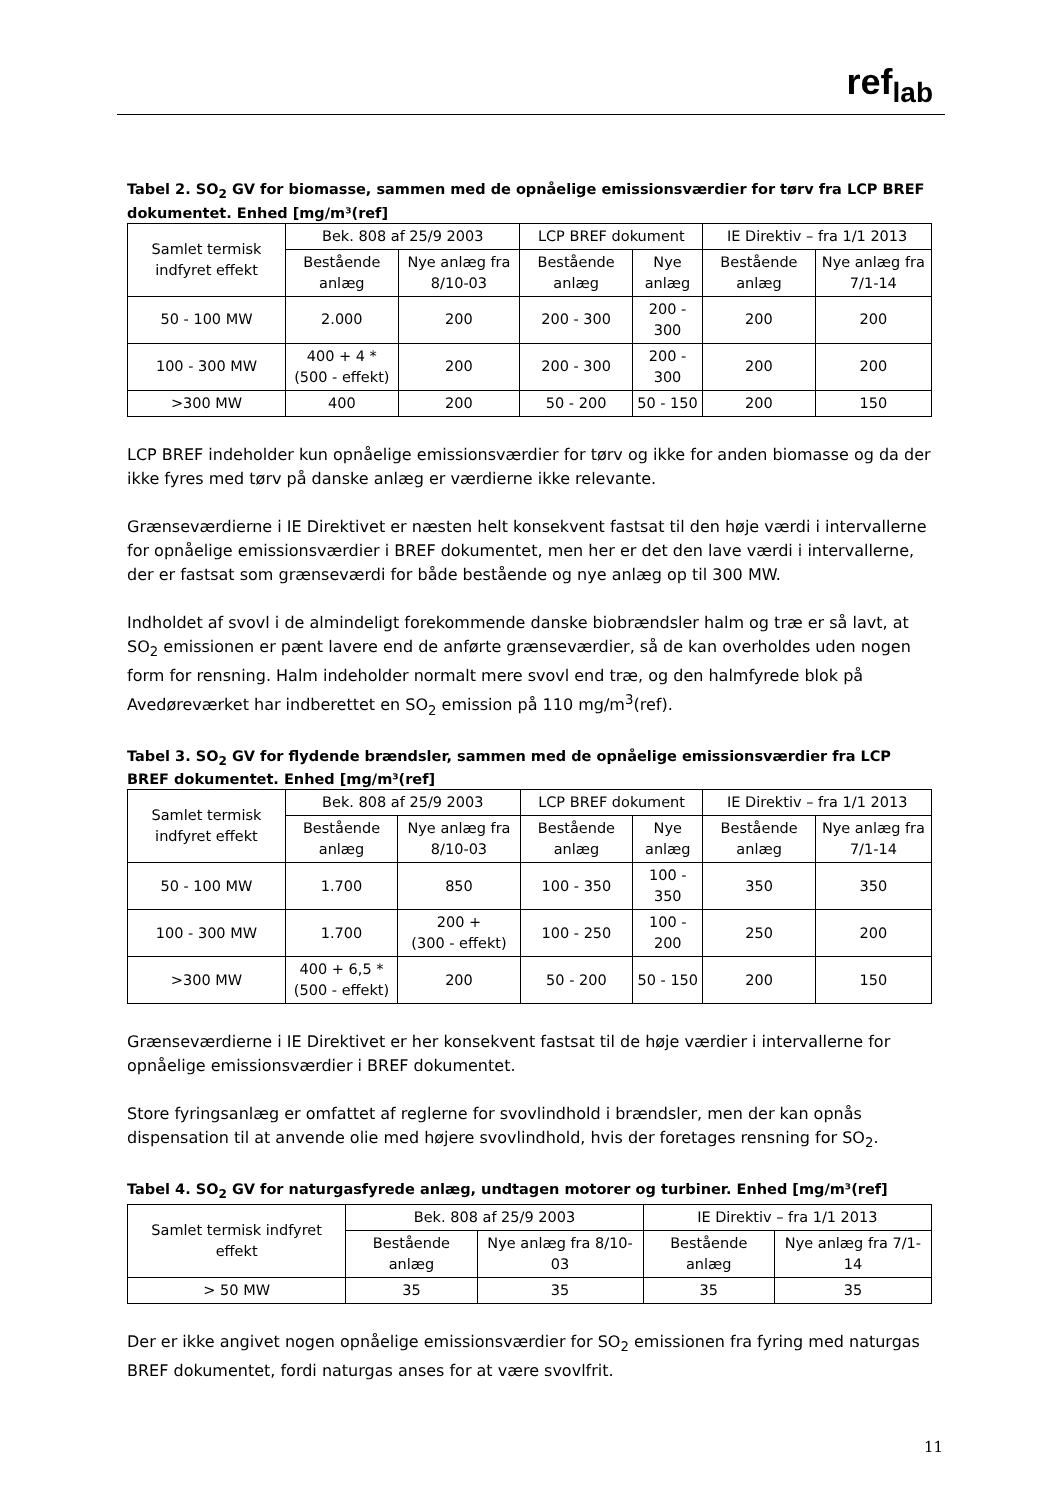ref<sub>lab</sub>
Tabel 2. SO<sub>2</sub> GV for biomasse, sammen med de opnåelige emissionsværdier for tørv fra LCP BREF dokumentet. Enhed [mg/m³(ref]
| Samlet termisk indfyret effekt | Bek. 808 af 25/9 2003 | | LCP BREF dokument | | IE Direktiv – fra 1/1 2013 | |
| --- | --- | --- | --- | --- | --- | --- |
| | Bestående anlæg | Nye anlæg fra 8/10-03 | Bestående anlæg | Nye anlæg | Bestående anlæg | Nye anlæg fra 7/1-14 |
| 50 - 100 MW | 2.000 | 200 | 200 - 300 | 200 - 300 | 200 | 200 |
| 100 - 300 MW | 400 + 4 * (500 - effekt) | 200 | 200 - 300 | 200 - 300 | 200 | 200 |
| >300 MW | 400 | 200 | 50 - 200 | 50 - 150 | 200 | 150 |
LCP BREF indeholder kun opnåelige emissionsværdier for tørv og ikke for anden biomasse og da der ikke fyres med tørv på danske anlæg er værdierne ikke relevante.
Grænseværdierne i IE Direktivet er næsten helt konsekvent fastsat til den høje værdi i intervallerne for opnåelige emissionsværdier i BREF dokumentet, men her er det den lave værdi i intervallerne, der er fastsat som grænseværdi for både bestående og nye anlæg op til 300 MW.
Indholdet af svovl i de almindeligt forekommende danske biobrændsler halm og træ er så lavt, at SO<sub>2</sub> emissionen er pænt lavere end de anførte grænseværdier, så de kan overholdes uden nogen form for rensning. Halm indeholder normalt mere svovl end træ, og den halmfyrede blok på Avedøreværket har indberettet en SO<sub>2</sub> emission på 110 mg/m<sup>3</sup>(ref).
Tabel 3. SO<sub>2</sub> GV for flydende brændsler, sammen med de opnåelige emissionsværdier fra LCP BREF dokumentet. Enhed [mg/m³(ref]
| Samlet termisk indfyret effekt | Bek. 808 af 25/9 2003 | | LCP BREF dokument | | IE Direktiv – fra 1/1 2013 | |
| --- | --- | --- | --- | --- | --- | --- |
| | Bestående anlæg | Nye anlæg fra 8/10-03 | Bestående anlæg | Nye anlæg | Bestående anlæg | Nye anlæg fra 7/1-14 |
| 50 - 100 MW | 1.700 | 850 | 100 - 350 | 100 - 350 | 350 | 350 |
| 100 - 300 MW | 1.700 | 200 + (300 - effekt) | 100 - 250 | 100 - 200 | 250 | 200 |
| >300 MW | 400 + 6,5 * (500 - effekt) | 200 | 50 - 200 | 50 - 150 | 200 | 150 |
Grænseværdierne i IE Direktivet er her konsekvent fastsat til de høje værdier i intervallerne for opnåelige emissionsværdier i BREF dokumentet.
Store fyringsanlæg er omfattet af reglerne for svovlindhold i brændsler, men der kan opnås dispensation til at anvende olie med højere svovlindhold, hvis der foretages rensning for SO<sub>2</sub>.
Tabel 4. SO<sub>2</sub> GV for naturgasfyrede anlæg, undtagen motorer og turbiner. Enhed [mg/m³(ref]
| Samlet termisk indfyret effekt | Bek. 808 af 25/9 2003 | | IE Direktiv – fra 1/1 2013 | |
| --- | --- | --- | --- | --- |
| | Bestående anlæg | Nye anlæg fra 8/10-03 | Bestående anlæg | Nye anlæg fra 7/1-14 |
| > 50 MW | 35 | 35 | 35 | 35 |
Der er ikke angivet nogen opnåelige emissionsværdier for SO<sub>2</sub> emissionen fra fyring med naturgas BREF dokumentet, fordi naturgas anses for at være svovlfrit.
11